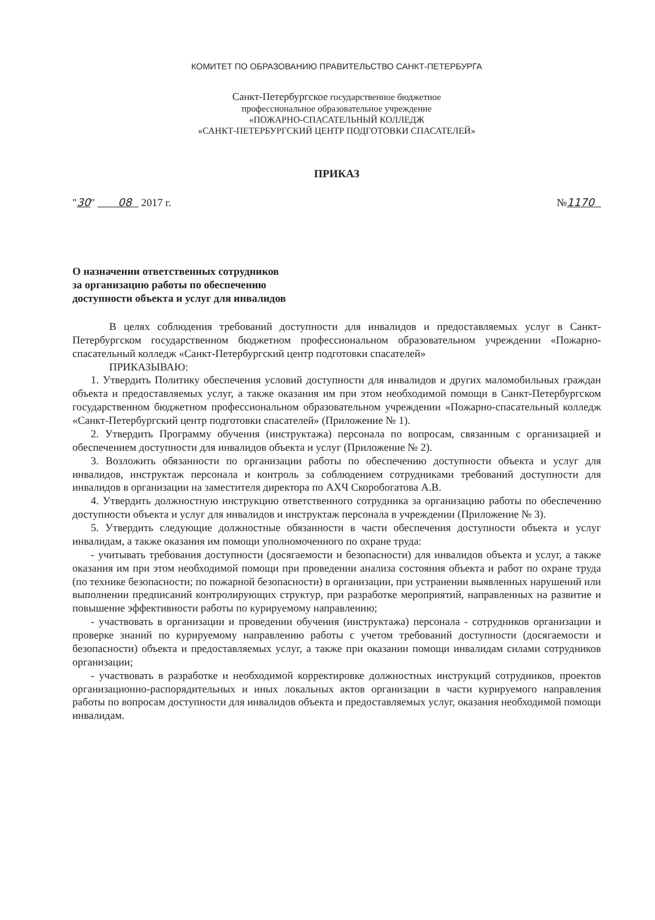КОМИТЕТ ПО ОБРАЗОВАНИЮ ПРАВИТЕЛЬСТВО САНКТ-ПЕТЕРБУРГА
Санкт-Петербургское государственное бюджетное
профессиональное образовательное учреждение
«ПОЖАРНО-СПАСАТЕЛЬНЫЙ КОЛЛЕДЖ
«САНКТ-ПЕТЕРБУРГСКИЙ ЦЕНТР ПОДГОТОВКИ СПАСАТЕЛЕЙ»
ПРИКАЗ
"30" 08 2017 г. №1170
О назначении ответственных сотрудников
за организацию работы по обеспечению
доступности объекта и услуг для инвалидов
В целях соблюдения требований доступности для инвалидов и предоставляемых услуг в Санкт-Петербургском государственном бюджетном профессиональном образовательном учреждении «Пожарно-спасательный колледж «Санкт-Петербургский центр подготовки спасателей»
ПРИКАЗЫВАЮ:
1. Утвердить Политику обеспечения условий доступности для инвалидов и других маломобильных граждан объекта и предоставляемых услуг, а также оказания им при этом необходимой помощи в Санкт-Петербургском государственном бюджетном профессиональном образовательном учреждении «Пожарно-спасательный колледж «Санкт-Петербургский центр подготовки спасателей» (Приложение № 1).
2. Утвердить Программу обучения (инструктажа) персонала по вопросам, связанным с организацией и обеспечением доступности для инвалидов объекта и услуг (Приложение № 2).
3. Возложить обязанности по организации работы по обеспечению доступности объекта и услуг для инвалидов, инструктаж персонала и контроль за соблюдением сотрудниками требований доступности для инвалидов в организации на заместителя директора по АХЧ Скоробогатова А.В.
4. Утвердить должностную инструкцию ответственного сотрудника за организацию работы по обеспечению доступности объекта и услуг для инвалидов и инструктаж персонала в учреждении (Приложение № 3).
5. Утвердить следующие должностные обязанности в части обеспечения доступности объекта и услуг инвалидам, а также оказания им помощи уполномоченного по охране труда:
- учитывать требования доступности (досягаемости и безопасности) для инвалидов объекта и услуг, а также оказания им при этом необходимой помощи при проведении анализа состояния объекта и работ по охране труда (по технике безопасности; по пожарной безопасности) в организации, при устранении выявленных нарушений или выполнении предписаний контролирующих структур, при разработке мероприятий, направленных на развитие и повышение эффективности работы по курируемому направлению;
- участвовать в организации и проведении обучения (инструктажа) персонала - сотрудников организации и проверке знаний по курируемому направлению работы с учетом требований доступности (досягаемости и безопасности) объекта и предоставляемых услуг, а также при оказании помощи инвалидам силами сотрудников организации;
- участвовать в разработке и необходимой корректировке должностных инструкций сотрудников, проектов организационно-распорядительных и иных локальных актов организации в части курируемого направления работы по вопросам доступности для инвалидов объекта и предоставляемых услуг, оказания необходимой помощи инвалидам.